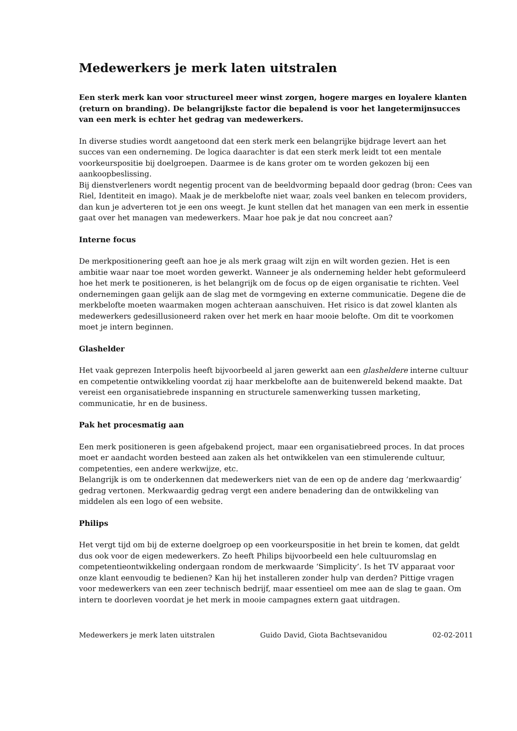Medewerkers je merk laten uitstralen
Een sterk merk kan voor structureel meer winst zorgen, hogere marges en loyalere klanten (return on branding). De belangrijkste factor die bepalend is voor het langetermijnsucces van een merk is echter het gedrag van medewerkers.
In diverse studies wordt aangetoond dat een sterk merk een belangrijke bijdrage levert aan het succes van een onderneming. De logica daarachter is dat een sterk merk leidt tot een mentale voorkeurspositie bij doelgroepen. Daarmee is de kans groter om te worden gekozen bij een aankoopbeslissing.
Bij dienstverleners wordt negentig procent van de beeldvorming bepaald door gedrag (bron: Cees van Riel, Identiteit en imago). Maak je de merkbelofte niet waar, zoals veel banken en telecom providers, dan kun je adverteren tot je een ons weegt. Je kunt stellen dat het managen van een merk in essentie gaat over het managen van medewerkers. Maar hoe pak je dat nou concreet aan?
Interne focus
De merkpositionering geeft aan hoe je als merk graag wilt zijn en wilt worden gezien. Het is een ambitie waar naar toe moet worden gewerkt. Wanneer je als onderneming helder hebt geformuleerd hoe het merk te positioneren, is het belangrijk om de focus op de eigen organisatie te richten. Veel ondernemingen gaan gelijk aan de slag met de vormgeving en externe communicatie. Degene die de merkbelofte moeten waarmaken mogen achteraan aanschuiven. Het risico is dat zowel klanten als medewerkers gedesillusioneerd raken over het merk en haar mooie belofte. Om dit te voorkomen moet je intern beginnen.
Glashelder
Het vaak geprezen Interpolis heeft bijvoorbeeld al jaren gewerkt aan een glasheldere interne cultuur en competentie ontwikkeling voordat zij haar merkbelofte aan de buitenwereld bekend maakte. Dat vereist een organisatiebrede inspanning en structurele samenwerking tussen marketing, communicatie, hr en de business.
Pak het procesmatig aan
Een merk positioneren is geen afgebakend project, maar een organisatiebreed proces. In dat proces moet er aandacht worden besteed aan zaken als het ontwikkelen van een stimulerende cultuur, competenties, een andere werkwijze, etc.
Belangrijk is om te onderkennen dat medewerkers niet van de een op de andere dag ‘merkwaardig’ gedrag vertonen. Merkwaardig gedrag vergt een andere benadering dan de ontwikkeling van middelen als een logo of een website.
Philips
Het vergt tijd om bij de externe doelgroep op een voorkeurspositie in het brein te komen, dat geldt dus ook voor de eigen medewerkers. Zo heeft Philips bijvoorbeeld een hele cultuuromslag en competentieontwikkeling ondergaan rondom de merkwaarde ‘Simplicity’. Is het TV apparaat voor onze klant eenvoudig te bedienen? Kan hij het installeren zonder hulp van derden? Pittige vragen voor medewerkers van een zeer technisch bedrijf, maar essentieel om mee aan de slag te gaan. Om intern te doorleven voordat je het merk in mooie campagnes extern gaat uitdragen.
Medewerkers je merk laten uitstralen Guido David, Giota Bachtsevanidou 02-02-2011